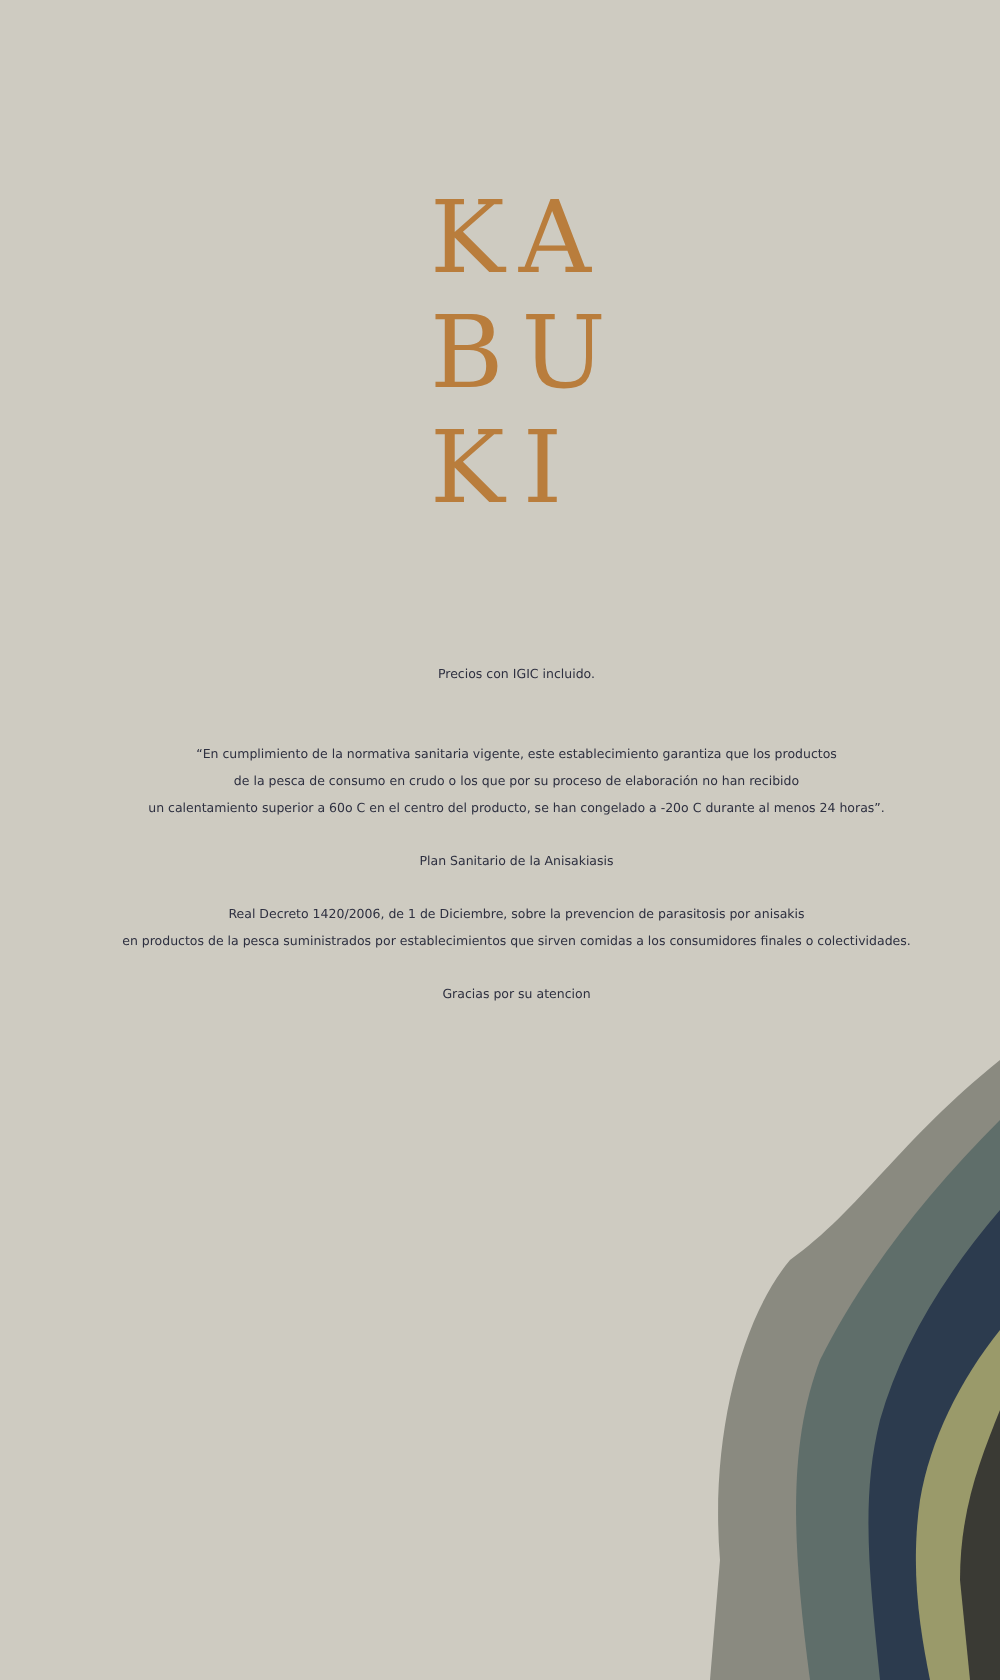KA
BU
KI
Precios con IGIC incluido.
“En cumplimiento de la normativa sanitaria vigente, este establecimiento garantiza que los productos
de la pesca de consumo en crudo o los que por su proceso de elaboración no han recibido
un calentamiento superior a 60o C en el centro del producto, se han congelado a -20o C durante al menos 24 horas”.
Plan Sanitario de la Anisakiasis
Real Decreto 1420/2006, de 1 de Diciembre, sobre la prevencion de parasitosis por anisakis
en productos de la pesca suministrados por establecimientos que sirven comidas a los consumidores finales o colectividades.
Gracias por su atencion